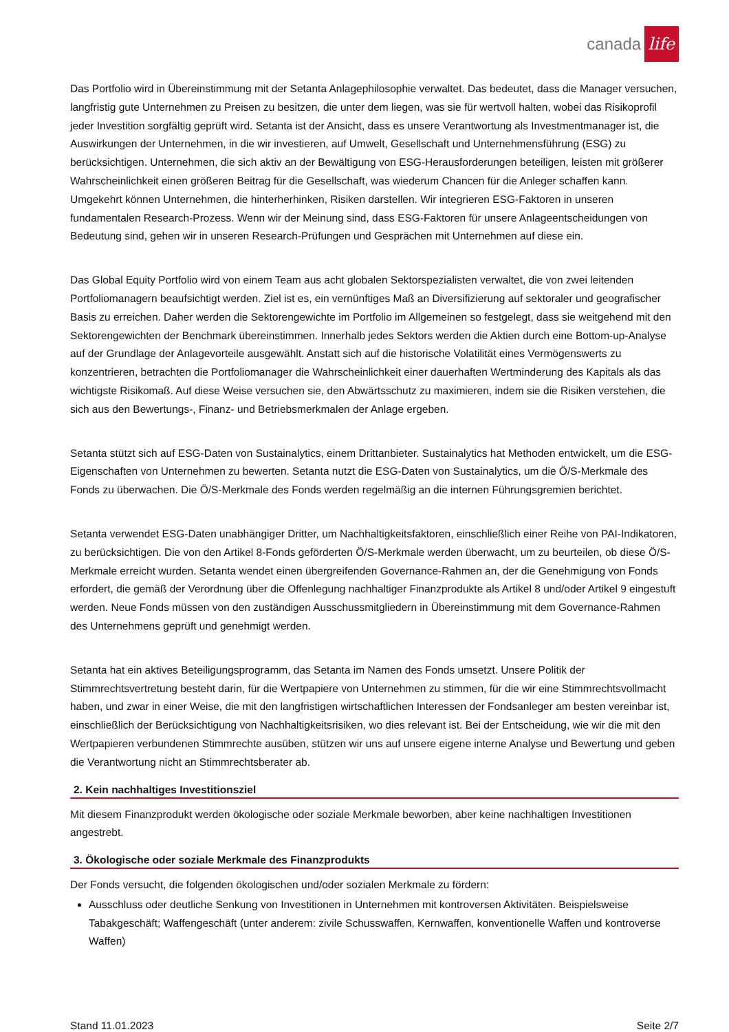canada life
Das Portfolio wird in Übereinstimmung mit der Setanta Anlagephilosophie verwaltet. Das bedeutet, dass die Manager versuchen, langfristig gute Unternehmen zu Preisen zu besitzen, die unter dem liegen, was sie für wertvoll halten, wobei das Risikoprofil jeder Investition sorgfältig geprüft wird. Setanta ist der Ansicht, dass es unsere Verantwortung als Investmentmanager ist, die Auswirkungen der Unternehmen, in die wir investieren, auf Umwelt, Gesellschaft und Unternehmensführung (ESG) zu berücksichtigen. Unternehmen, die sich aktiv an der Bewältigung von ESG-Herausforderungen beteiligen, leisten mit größerer Wahrscheinlichkeit einen größeren Beitrag für die Gesellschaft, was wiederum Chancen für die Anleger schaffen kann. Umgekehrt können Unternehmen, die hinterherhinken, Risiken darstellen. Wir integrieren ESG-Faktoren in unseren fundamentalen Research-Prozess. Wenn wir der Meinung sind, dass ESG-Faktoren für unsere Anlageentscheidungen von Bedeutung sind, gehen wir in unseren Research-Prüfungen und Gesprächen mit Unternehmen auf diese ein.
Das Global Equity Portfolio wird von einem Team aus acht globalen Sektorspezialisten verwaltet, die von zwei leitenden Portfoliomanagern beaufsichtigt werden. Ziel ist es, ein vernünftiges Maß an Diversifizierung auf sektoraler und geografischer Basis zu erreichen. Daher werden die Sektorengewichte im Portfolio im Allgemeinen so festgelegt, dass sie weitgehend mit den Sektorengewichten der Benchmark übereinstimmen. Innerhalb jedes Sektors werden die Aktien durch eine Bottom-up-Analyse auf der Grundlage der Anlagevorteile ausgewählt. Anstatt sich auf die historische Volatilität eines Vermögenswerts zu konzentrieren, betrachten die Portfoliomanager die Wahrscheinlichkeit einer dauerhaften Wertminderung des Kapitals als das wichtigste Risikomaß. Auf diese Weise versuchen sie, den Abwärtsschutz zu maximieren, indem sie die Risiken verstehen, die sich aus den Bewertungs-, Finanz- und Betriebsmerkmalen der Anlage ergeben.
Setanta stützt sich auf ESG-Daten von Sustainalytics, einem Drittanbieter. Sustainalytics hat Methoden entwickelt, um die ESG-Eigenschaften von Unternehmen zu bewerten. Setanta nutzt die ESG-Daten von Sustainalytics, um die Ö/S-Merkmale des Fonds zu überwachen. Die Ö/S-Merkmale des Fonds werden regelmäßig an die internen Führungsgremien berichtet.
Setanta verwendet ESG-Daten unabhängiger Dritter, um Nachhaltigkeitsfaktoren, einschließlich einer Reihe von PAI-Indikatoren, zu berücksichtigen. Die von den Artikel 8-Fonds geförderten Ö/S-Merkmale werden überwacht, um zu beurteilen, ob diese Ö/S-Merkmale erreicht wurden. Setanta wendet einen übergreifenden Governance-Rahmen an, der die Genehmigung von Fonds erfordert, die gemäß der Verordnung über die Offenlegung nachhaltiger Finanzprodukte als Artikel 8 und/oder Artikel 9 eingestuft werden. Neue Fonds müssen von den zuständigen Ausschussmitgliedern in Übereinstimmung mit dem Governance-Rahmen des Unternehmens geprüft und genehmigt werden.
Setanta hat ein aktives Beteiligungsprogramm, das Setanta im Namen des Fonds umsetzt. Unsere Politik der Stimmrechtsvertretung besteht darin, für die Wertpapiere von Unternehmen zu stimmen, für die wir eine Stimmrechtsvollmacht haben, und zwar in einer Weise, die mit den langfristigen wirtschaftlichen Interessen der Fondsanleger am besten vereinbar ist, einschließlich der Berücksichtigung von Nachhaltigkeitsrisiken, wo dies relevant ist. Bei der Entscheidung, wie wir die mit den Wertpapieren verbundenen Stimmrechte ausüben, stützen wir uns auf unsere eigene interne Analyse und Bewertung und geben die Verantwortung nicht an Stimmrechtsberater ab.
2. Kein nachhaltiges Investitionsziel
Mit diesem Finanzprodukt werden ökologische oder soziale Merkmale beworben, aber keine nachhaltigen Investitionen angestrebt.
3. Ökologische oder soziale Merkmale des Finanzprodukts
Der Fonds versucht, die folgenden ökologischen und/oder sozialen Merkmale zu fördern:
Ausschluss oder deutliche Senkung von Investitionen in Unternehmen mit kontroversen Aktivitäten. Beispielsweise Tabakgeschäft; Waffengeschäft (unter anderem: zivile Schusswaffen, Kernwaffen, konventionelle Waffen und kontroverse Waffen)
Stand 11.01.2023 Seite 2/7